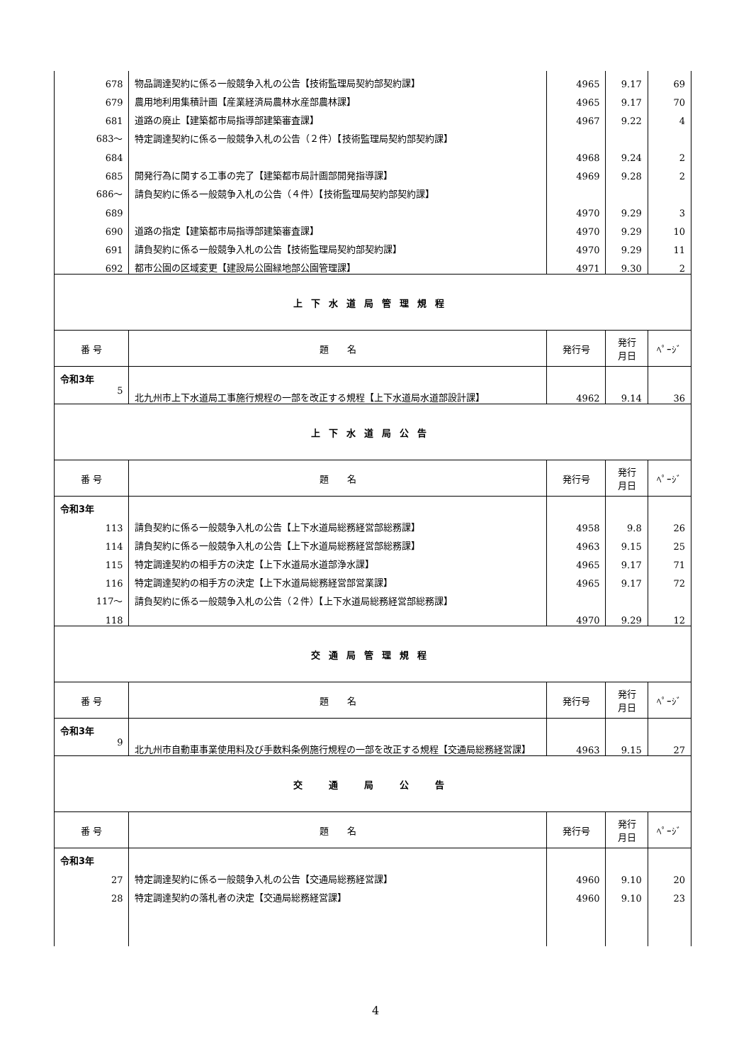| 678 | 物品調達契約に係る一般競争入札の公告【技術監理局契約部契約課】 | 4965 | 9.17 | 69 |
| 679 | 農用地利用集積計画【産業経済局農林水産部農林課】 | 4965 | 9.17 | 70 |
| 681 | 道路の廃止【建築都市局指導部建築審査課】 | 4967 | 9.22 | 4 |
| 683～ | 特定調達契約に係る一般競争入札の公告（２件）【技術監理局契約部契約課】 | | | |
| 684 | | 4968 | 9.24 | 2 |
| 685 | 開発行為に関する工事の完了【建築都市局計画部開発指導課】 | 4969 | 9.28 | 2 |
| 686～ | 請負契約に係る一般競争入札の公告（４件）【技術監理局契約部契約課】 | | | |
| 689 | | 4970 | 9.29 | 3 |
| 690 | 道路の指定【建築都市局指導部建築審査課】 | 4970 | 9.29 | 10 |
| 691 | 請負契約に係る一般競争入札の公告【技術監理局契約部契約課】 | 4970 | 9.29 | 11 |
| 692 | 都市公園の区域変更【建設局公園緑地部公園管理課】 | 4971 | 9.30 | 2 |
| 上下水道局管理規程 | | | | |
| 番 号 | 題 名 | 発行号 | 発行 月日 | ﾍﾟｰｼﾞ |
| 令和3年 | | | | |
| 5 | 北九州市上下水道局工事施行規程の一部を改正する規程【上下水道局水道部設計課】 | 4962 | 9.14 | 36 |
| 上下水道局公告 | | | | |
| 番 号 | 題 名 | 発行号 | 発行 月日 | ﾍﾟｰｼﾞ |
| 令和3年 | | | | |
| 113 | 請負契約に係る一般競争入札の公告【上下水道局総務経営部総務課】 | 4958 | 9.8 | 26 |
| 114 | 請負契約に係る一般競争入札の公告【上下水道局総務経営部総務課】 | 4963 | 9.15 | 25 |
| 115 | 特定調達契約の相手方の決定【上下水道局水道部浄水課】 | 4965 | 9.17 | 71 |
| 116 | 特定調達契約の相手方の決定【上下水道局総務経営部営業課】 | 4965 | 9.17 | 72 |
| 117～ | 請負契約に係る一般競争入札の公告（２件）【上下水道局総務経営部総務課】 | | | |
| 118 | | 4970 | 9.29 | 12 |
| 交通局管理規程 | | | | |
| 番 号 | 題 名 | 発行号 | 発行 月日 | ﾍﾟｰｼﾞ |
| 令和3年 | | | | |
| 9 | 北九州市自動車事業使用料及び手数料条例施行規程の一部を改正する規程【交通局総務経営課】 | 4963 | 9.15 | 27 |
| 交 通 局 公 告 | | | | |
| 番 号 | 題 名 | 発行号 | 発行 月日 | ﾍﾟｰｼﾞ |
| 令和3年 | | | | |
| 27 | 特定調達契約に係る一般競争入札の公告【交通局総務経営課】 | 4960 | 9.10 | 20 |
| 28 | 特定調達契約の落札者の決定【交通局総務経営課】 | 4960 | 9.10 | 23 |
4